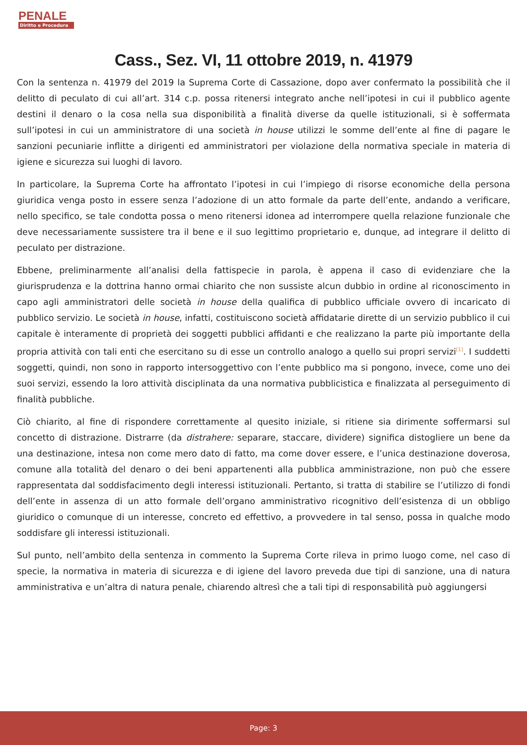PENALE
Diritto e Procedura
Cass., Sez. VI, 11 ottobre 2019, n. 41979
Con la sentenza n. 41979 del 2019 la Suprema Corte di Cassazione, dopo aver confermato la possibilità che il delitto di peculato di cui all’art. 314 c.p. possa ritenersi integrato anche nell’ipotesi in cui il pubblico agente destini il denaro o la cosa nella sua disponibilità a finalità diverse da quelle istituzionali, si è soffermata sull’ipotesi in cui un amministratore di una società in house utilizzi le somme dell’ente al fine di pagare le sanzioni pecuniarie inflitte a dirigenti ed amministratori per violazione della normativa speciale in materia di igiene e sicurezza sui luoghi di lavoro.
In particolare, la Suprema Corte ha affrontato l’ipotesi in cui l’impiego di risorse economiche della persona giuridica venga posto in essere senza l’adozione di un atto formale da parte dell’ente, andando a verificare, nello specifico, se tale condotta possa o meno ritenersi idonea ad interrompere quella relazione funzionale che deve necessariamente sussistere tra il bene e il suo legittimo proprietario e, dunque, ad integrare il delitto di peculato per distrazione.
Ebbene, preliminarmente all’analisi della fattispecie in parola, è appena il caso di evidenziare che la giurisprudenza e la dottrina hanno ormai chiarito che non sussiste alcun dubbio in ordine al riconoscimento in capo agli amministratori delle società in house della qualifica di pubblico ufficiale ovvero di incaricato di pubblico servizio. Le società in house, infatti, costituiscono società affidatarie dirette di un servizio pubblico il cui capitale è interamente di proprietà dei soggetti pubblici affidanti e che realizzano la parte più importante della propria attività con tali enti che esercitano su di esse un controllo analogo a quello sui propri servizi<sup>[1]</sup>. I suddetti soggetti, quindi, non sono in rapporto intersoggettivo con l’ente pubblico ma si pongono, invece, come uno dei suoi servizi, essendo la loro attività disciplinata da una normativa pubblicistica e finalizzata al perseguimento di finalità pubbliche.
Ciò chiarito, al fine di rispondere correttamente al quesito iniziale, si ritiene sia dirimente soffermarsi sul concetto di distrazione. Distrarre (da distrahere: separare, staccare, dividere) significa distogliere un bene da una destinazione, intesa non come mero dato di fatto, ma come dover essere, e l’unica destinazione doverosa, comune alla totalità del denaro o dei beni appartenenti alla pubblica amministrazione, non può che essere rappresentata dal soddisfacimento degli interessi istituzionali. Pertanto, si tratta di stabilire se l’utilizzo di fondi dell’ente in assenza di un atto formale dell’organo amministrativo ricognitivo dell’esistenza di un obbligo giuridico o comunque di un interesse, concreto ed effettivo, a provvedere in tal senso, possa in qualche modo soddisfare gli interessi istituzionali.
Sul punto, nell’ambito della sentenza in commento la Suprema Corte rileva in primo luogo come, nel caso di specie, la normativa in materia di sicurezza e di igiene del lavoro preveda due tipi di sanzione, una di natura amministrativa e un’altra di natura penale, chiarendo altresì che a tali tipi di responsabilità può aggiungersi
Page: 3